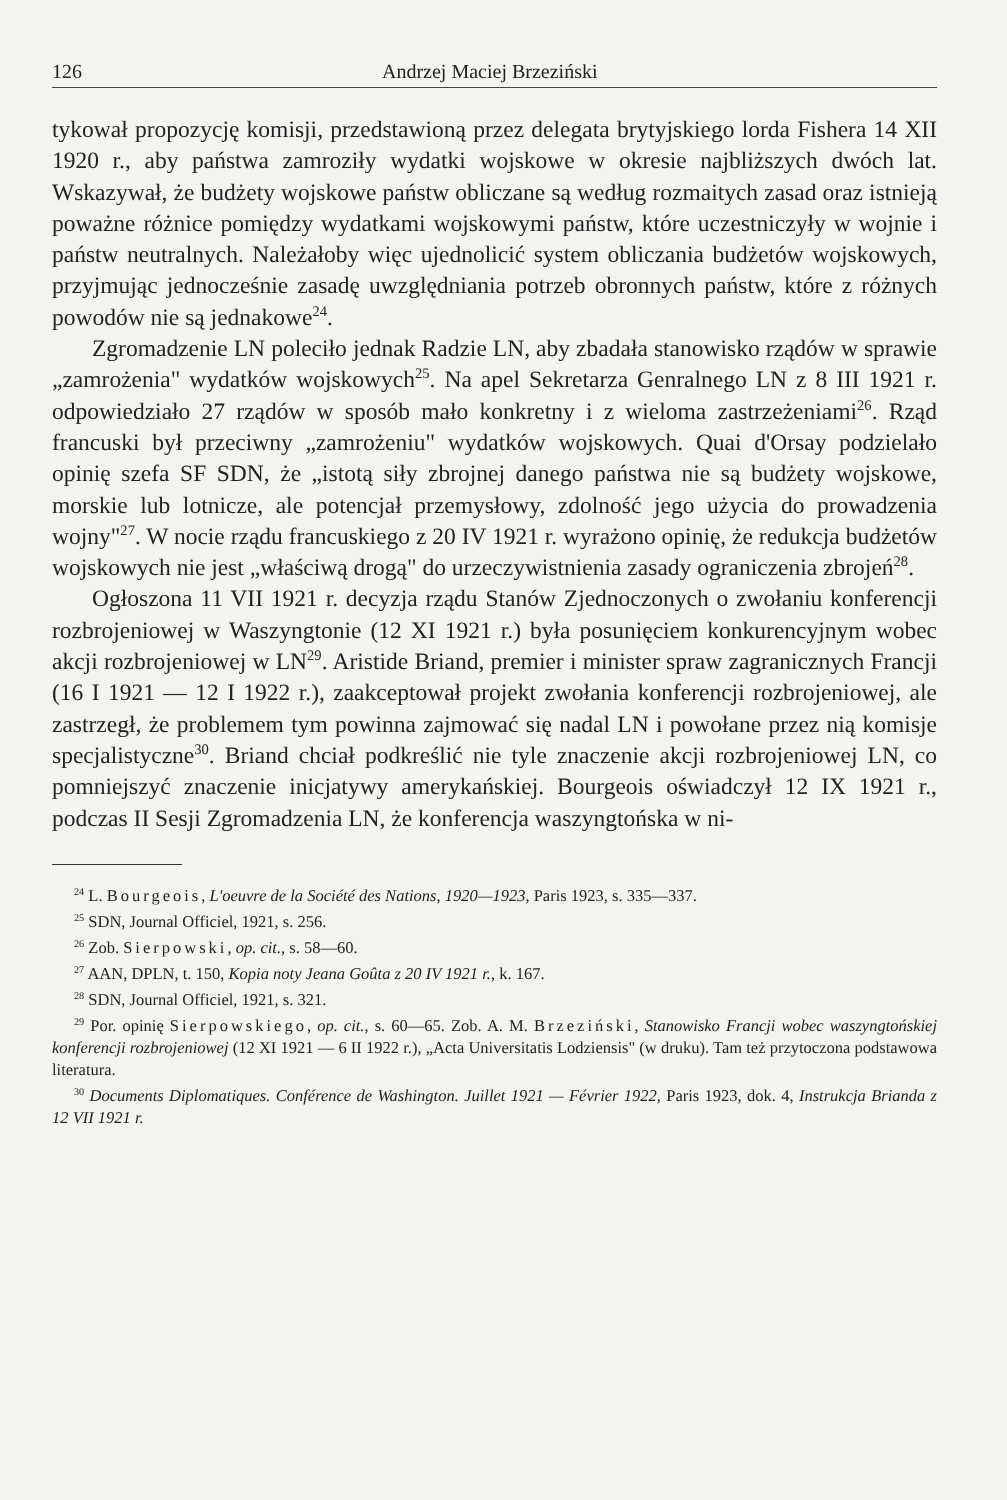126 Andrzej Maciej Brzeziński
tykował propozycję komisji, przedstawioną przez delegata brytyjskiego lorda Fishera 14 XII 1920 r., aby państwa zamroziły wydatki wojskowe w okresie najbliższych dwóch lat. Wskazywał, że budżety wojskowe państw obliczane są według rozmaitych zasad oraz istnieją poważne różnice pomiędzy wydatkami wojskowymi państw, które uczestniczyły w wojnie i państw neutralnych. Należałoby więc ujednolicić system obliczania budżetów wojskowych, przyjmując jednocześnie zasadę uwzględniania potrzeb obronnych państw, które z różnych powodów nie są jednakowe<sup>24</sup>.
Zgromadzenie LN poleciło jednak Radzie LN, aby zbadała stanowisko rządów w sprawie „zamrożenia" wydatków wojskowych<sup>25</sup>. Na apel Sekretarza Genralnego LN z 8 III 1921 r. odpowiedziało 27 rządów w sposób mało konkretny i z wieloma zastrzeżeniami<sup>26</sup>. Rząd francuski był przeciwny „zamrożeniu" wydatków wojskowych. Quai d'Orsay podzielało opinię szefa SF SDN, że „istotą siły zbrojnej danego państwa nie są budżety wojskowe, morskie lub lotnicze, ale potencjał przemysłowy, zdolność jego użycia do prowadzenia wojny"<sup>27</sup>. W nocie rządu francuskiego z 20 IV 1921 r. wyrażono opinię, że redukcja budżetów wojskowych nie jest „właściwą drogą" do urzeczywistnienia zasady ograniczenia zbrojeń<sup>28</sup>.
Ogłoszona 11 VII 1921 r. decyzja rządu Stanów Zjednoczonych o zwołaniu konferencji rozbrojeniowej w Waszyngtonie (12 XI 1921 r.) była posunięciem konkurencyjnym wobec akcji rozbrojeniowej w LN<sup>29</sup>. Aristide Briand, premier i minister spraw zagranicznych Francji (16 I 1921 — 12 I 1922 r.), zaakceptował projekt zwołania konferencji rozbrojeniowej, ale zastrzegł, że problemem tym powinna zajmować się nadal LN i powołane przez nią komisje specjalistyczne<sup>30</sup>. Briand chciał podkreślić nie tyle znaczenie akcji rozbrojeniowej LN, co pomniejszyć znaczenie inicjatywy amerykańskiej. Bourgeois oświadczył 12 IX 1921 r., podczas II Sesji Zgromadzenia LN, że konferencja waszyngtońska w ni-
<sup>24</sup> L. Bourgeois, L'oeuvre de la Société des Nations, 1920—1923, Paris 1923, s. 335—337.
<sup>25</sup> SDN, Journal Officiel, 1921, s. 256.
<sup>26</sup> Zob. Sierpowski, op. cit., s. 58—60.
<sup>27</sup> AAN, DPLN, t. 150, Kopia noty Jeana Goûta z 20 IV 1921 r., k. 167.
<sup>28</sup> SDN, Journal Officiel, 1921, s. 321.
<sup>29</sup> Por. opinię Sierpowskiego, op. cit., s. 60—65. Zob. A. M. Brzeziński, Stanowisko Francji wobec waszyngtońskiej konferencji rozbrojeniowej (12 XI 1921 — 6 II 1922 r.), „Acta Universitatis Lodziensis" (w druku). Tam też przytoczona podstawowa literatura.
<sup>30</sup> Documents Diplomatiques. Conférence de Washington. Juillet 1921 — Février 1922, Paris 1923, dok. 4, Instrukcja Brianda z 12 VII 1921 r.